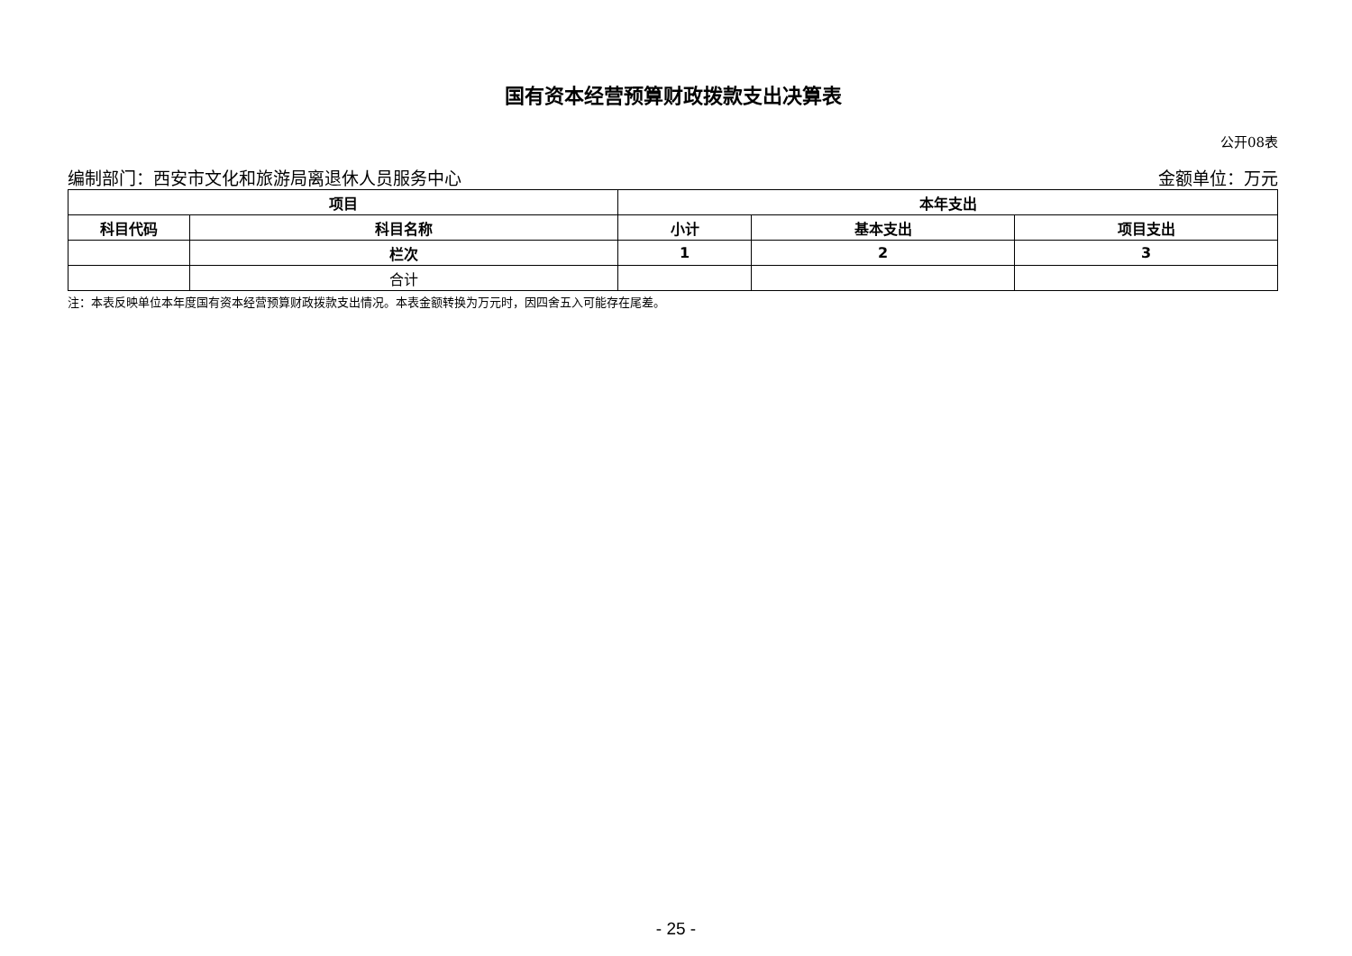国有资本经营预算财政拨款支出决算表
公开08表
编制部门：西安市文化和旅游局离退休人员服务中心 金额单位：万元
| 项目 | | 本年支出 | | |
| --- | --- | --- | --- | --- |
| 科目代码 | 科目名称 | 小计 | 基本支出 | 项目支出 |
| | 栏次 | 1 | 2 | 3 |
| | 合计 | | | |
注：本表反映单位本年度国有资本经营预算财政拨款支出情况。本表金额转换为万元时，因四舍五入可能存在尾差。
- 25 -